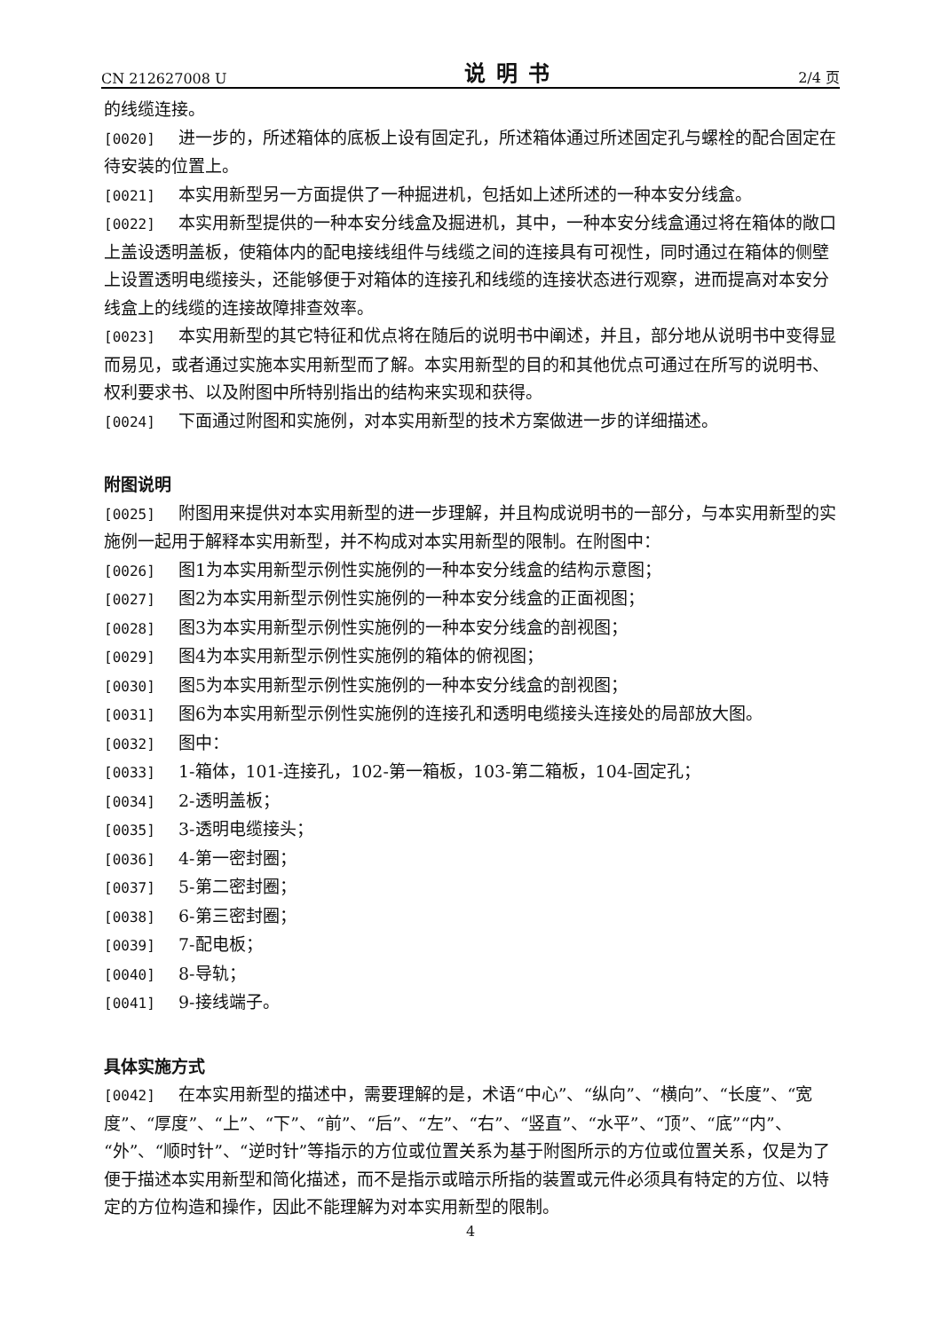CN 212627008 U 说明书 2/4 页
的线缆连接。
[0020] 进一步的，所述箱体的底板上设有固定孔，所述箱体通过所述固定孔与螺栓的配合固定在待安装的位置上。
[0021] 本实用新型另一方面提供了一种掘进机，包括如上述所述的一种本安分线盒。
[0022] 本实用新型提供的一种本安分线盒及掘进机，其中，一种本安分线盒通过将在箱体的敞口上盖设透明盖板，使箱体内的配电接线组件与线缆之间的连接具有可视性，同时通过在箱体的侧壁上设置透明电缆接头，还能够便于对箱体的连接孔和线缆的连接状态进行观察，进而提高对本安分线盒上的线缆的连接故障排查效率。
[0023] 本实用新型的其它特征和优点将在随后的说明书中阐述，并且，部分地从说明书中变得显而易见，或者通过实施本实用新型而了解。本实用新型的目的和其他优点可通过在所写的说明书、权利要求书、以及附图中所特别指出的结构来实现和获得。
[0024] 下面通过附图和实施例，对本实用新型的技术方案做进一步的详细描述。
附图说明
[0025] 附图用来提供对本实用新型的进一步理解，并且构成说明书的一部分，与本实用新型的实施例一起用于解释本实用新型，并不构成对本实用新型的限制。在附图中：
[0026] 图1为本实用新型示例性实施例的一种本安分线盒的结构示意图；
[0027] 图2为本实用新型示例性实施例的一种本安分线盒的正面视图；
[0028] 图3为本实用新型示例性实施例的一种本安分线盒的剖视图；
[0029] 图4为本实用新型示例性实施例的箱体的俯视图；
[0030] 图5为本实用新型示例性实施例的一种本安分线盒的剖视图；
[0031] 图6为本实用新型示例性实施例的连接孔和透明电缆接头连接处的局部放大图。
[0032] 图中：
[0033] 1-箱体，101-连接孔，102-第一箱板，103-第二箱板，104-固定孔；
[0034] 2-透明盖板；
[0035] 3-透明电缆接头；
[0036] 4-第一密封圈；
[0037] 5-第二密封圈；
[0038] 6-第三密封圈；
[0039] 7-配电板；
[0040] 8-导轨；
[0041] 9-接线端子。
具体实施方式
[0042] 在本实用新型的描述中，需要理解的是，术语“中心”、“纵向”、“横向”、“长度”、“宽度”、“厚度”、“上”、“下”、“前”、“后”、“左”、“右”、“竖直”、“水平”、“顶”、“底”“内”、“外”、“顺时针”、“逆时针”等指示的方位或位置关系为基于附图所示的方位或位置关系，仅是为了便于描述本实用新型和简化描述，而不是指示或暗示所指的装置或元件必须具有特定的方位、以特定的方位构造和操作，因此不能理解为对本实用新型的限制。
4